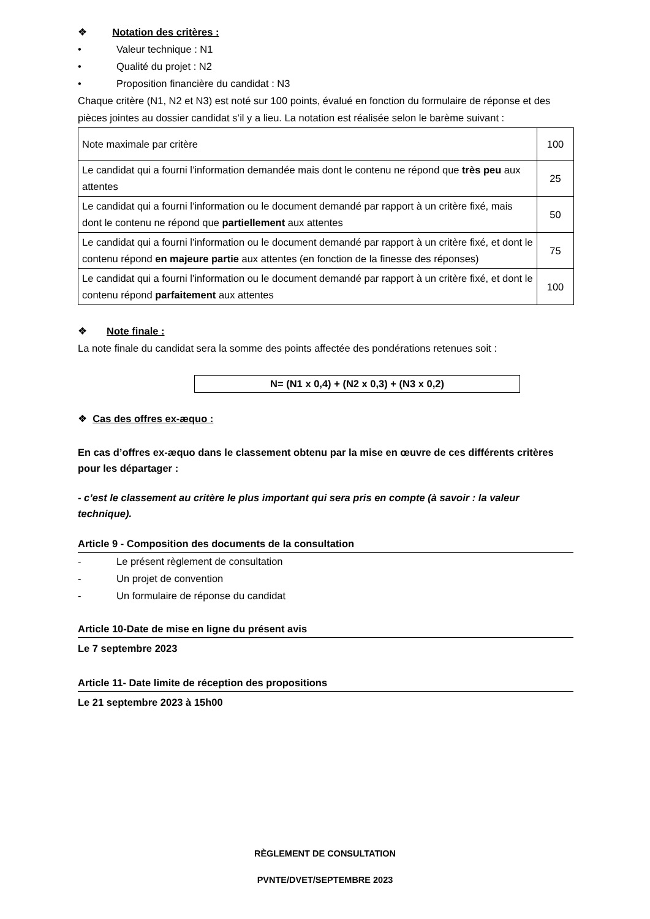❖ Notation des critères :
• Valeur technique : N1
• Qualité du projet : N2
• Proposition financière du candidat : N3
Chaque critère (N1, N2 et N3) est noté sur 100 points, évalué en fonction du formulaire de réponse et des pièces jointes au dossier candidat s’il y a lieu. La notation est réalisée selon le barème suivant :
| Note maximale par critère | 100 |
| Le candidat qui a fourni l’information demandée mais dont le contenu ne répond que très peu aux attentes | 25 |
| Le candidat qui a fourni l’information ou le document demandé par rapport à un critère fixé, mais dont le contenu ne répond que partiellement aux attentes | 50 |
| Le candidat qui a fourni l’information ou le document demandé par rapport à un critère fixé, et dont le contenu répond en majeure partie aux attentes (en fonction de la finesse des réponses) | 75 |
| Le candidat qui a fourni l’information ou le document demandé par rapport à un critère fixé, et dont le contenu répond parfaitement aux attentes | 100 |
❖ Note finale :
La note finale du candidat sera la somme des points affectée des pondérations retenues soit :
N= (N1 x 0,4) + (N2 x 0,3) + (N3 x 0,2)
❖ Cas des offres ex-æquo :
En cas d’offres ex-æquo dans le classement obtenu par la mise en œuvre de ces différents critères pour les départager :
- c’est le classement au critère le plus important qui sera pris en compte (à savoir : la valeur technique).
Article 9 - Composition des documents de la consultation
- Le présent règlement de consultation
- Un projet de convention
- Un formulaire de réponse du candidat
Article 10-Date de mise en ligne du présent avis
Le 7 septembre 2023
Article 11- Date limite de réception des propositions
Le 21 septembre 2023 à 15h00
RÈGLEMENT DE CONSULTATION
PVNTE/DVET/SEPTEMBRE 2023